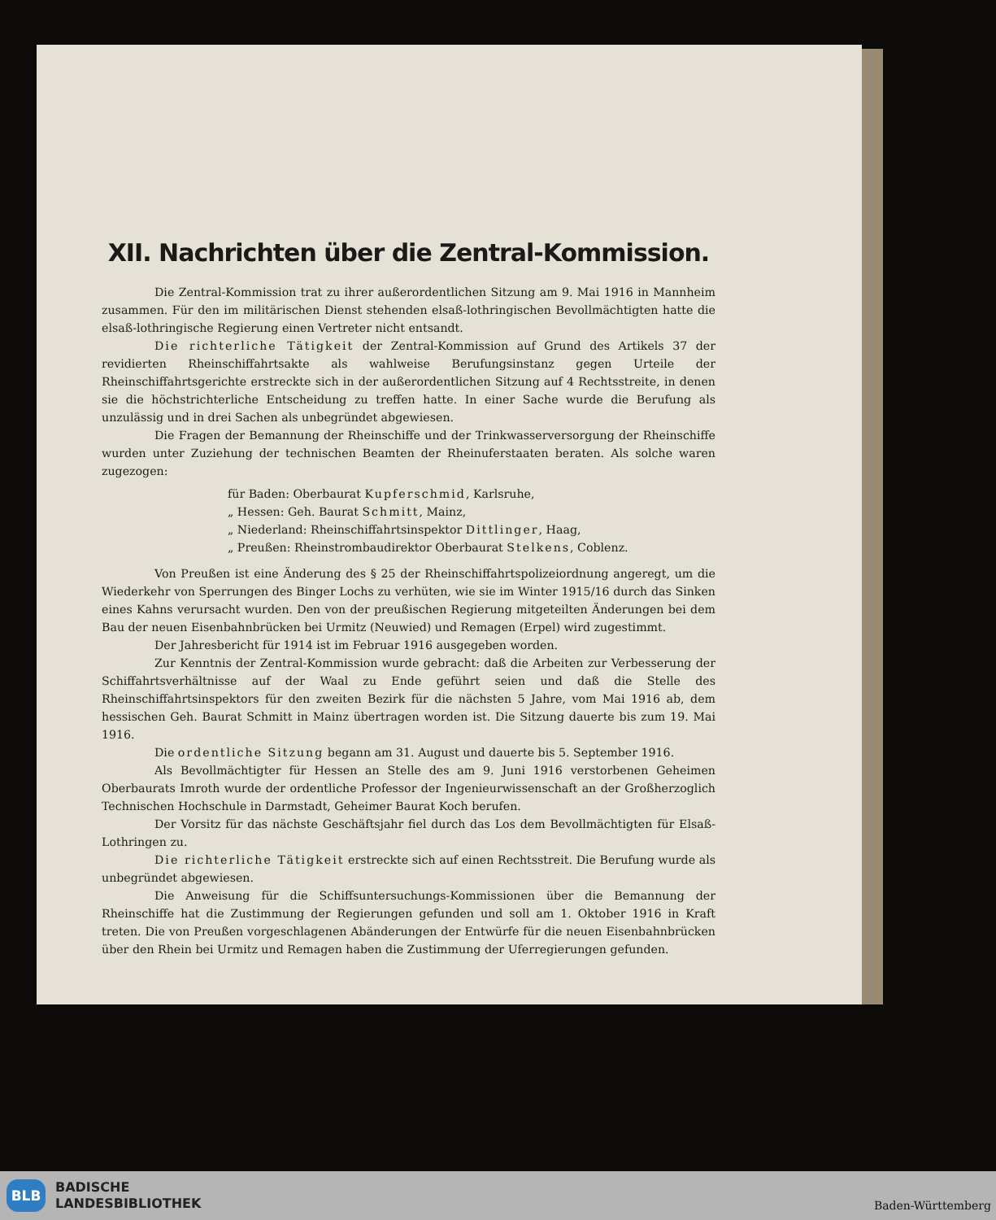XII. Nachrichten über die Zentral-Kommission.
Die Zentral-Kommission trat zu ihrer außerordentlichen Sitzung am 9. Mai 1916 in Mannheim zusammen. Für den im militärischen Dienst stehenden elsaß-lothringischen Bevollmächtigten hatte die elsaß-lothringische Regierung einen Vertreter nicht entsandt.
Die richterliche Tätigkeit der Zentral-Kommission auf Grund des Artikels 37 der revidierten Rheinschiffahrtsakte als wahlweise Berufungsinstanz gegen Urteile der Rheinschiffahrtsgerichte erstreckte sich in der außerordentlichen Sitzung auf 4 Rechtsstreite, in denen sie die höchstrichterliche Entscheidung zu treffen hatte. In einer Sache wurde die Berufung als unzulässig und in drei Sachen als unbegründet abgewiesen.
Die Fragen der Bemannung der Rheinschiffe und der Trinkwasserversorgung der Rheinschiffe wurden unter Zuziehung der technischen Beamten der Rheinuferstaaten beraten. Als solche waren zugezogen:
für Baden: Oberbaurat Kupferschmid, Karlsruhe,
„ Hessen: Geh. Baurat Schmitt, Mainz,
„ Niederland: Rheinschiffahrtsinspektor Dittlinger, Haag,
„ Preußen: Rheinstrombaudirektor Oberbaurat Stelkens, Coblenz.
Von Preußen ist eine Änderung des § 25 der Rheinschiffahrtspolizeiordnung angeregt, um die Wiederkehr von Sperrungen des Binger Lochs zu verhüten, wie sie im Winter 1915/16 durch das Sinken eines Kahns verursacht wurden. Den von der preußischen Regierung mitgeteilten Änderungen bei dem Bau der neuen Eisenbahnbrücken bei Urmitz (Neuwied) und Remagen (Erpel) wird zugestimmt.
Der Jahresbericht für 1914 ist im Februar 1916 ausgegeben worden.
Zur Kenntnis der Zentral-Kommission wurde gebracht: daß die Arbeiten zur Verbesserung der Schiffahrtsverhältnisse auf der Waal zu Ende geführt seien und daß die Stelle des Rheinschiffahrtsinspektors für den zweiten Bezirk für die nächsten 5 Jahre, vom Mai 1916 ab, dem hessischen Geh. Baurat Schmitt in Mainz übertragen worden ist. Die Sitzung dauerte bis zum 19. Mai 1916.
Die ordentliche Sitzung begann am 31. August und dauerte bis 5. September 1916.
Als Bevollmächtigter für Hessen an Stelle des am 9. Juni 1916 verstorbenen Geheimen Oberbaurats Imroth wurde der ordentliche Professor der Ingenieurwissenschaft an der Großherzoglich Technischen Hochschule in Darmstadt, Geheimer Baurat Koch berufen.
Der Vorsitz für das nächste Geschäftsjahr fiel durch das Los dem Bevollmächtigten für Elsaß-Lothringen zu.
Die richterliche Tätigkeit erstreckte sich auf einen Rechtsstreit. Die Berufung wurde als unbegründet abgewiesen.
Die Anweisung für die Schiffsuntersuchungs-Kommissionen über die Bemannung der Rheinschiffe hat die Zustimmung der Regierungen gefunden und soll am 1. Oktober 1916 in Kraft treten. Die von Preußen vorgeschlagenen Abänderungen der Entwürfe für die neuen Eisenbahnbrücken über den Rhein bei Urmitz und Remagen haben die Zustimmung der Uferregierungen gefunden.
BLB
BADISCHE
LANDESBIBLIOTHEK
Baden-Württemberg